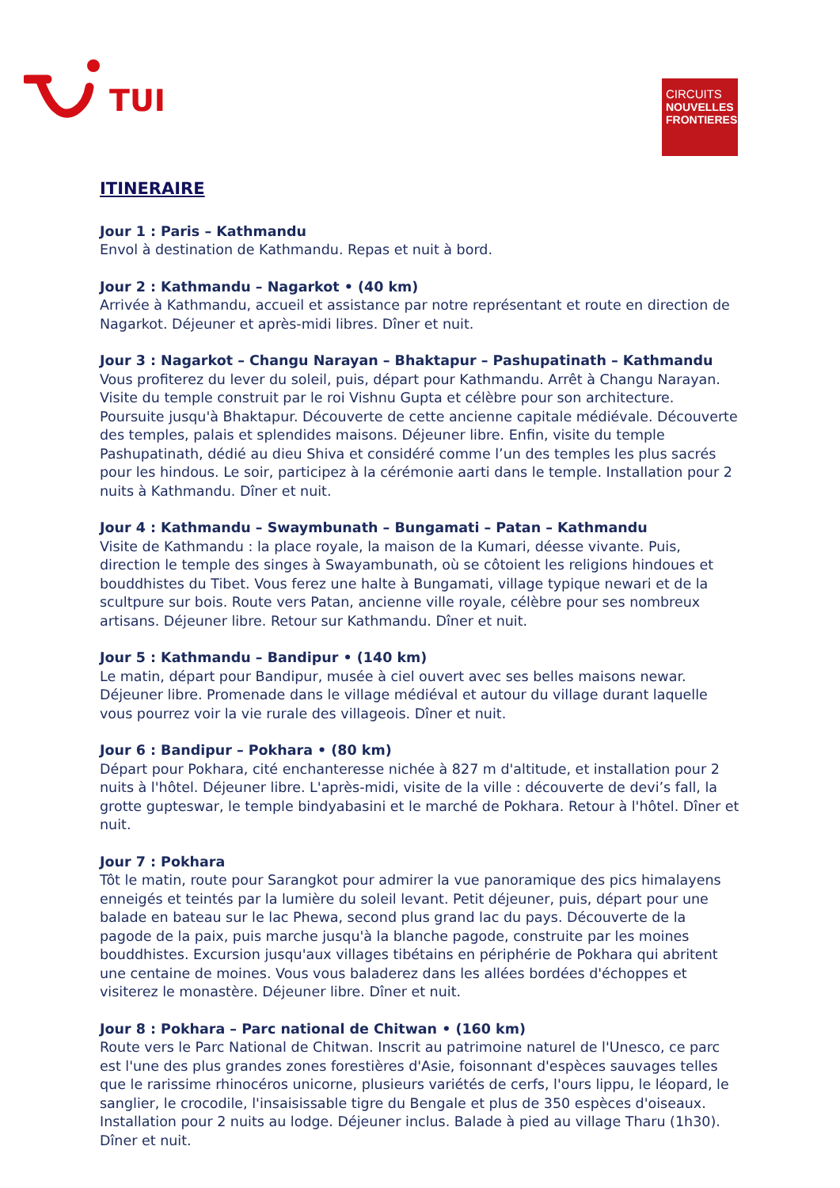TUI
CIRCUITS
NOUVELLES
FRONTIERES
ITINERAIRE
Jour 1 : Paris – Kathmandu
Envol à destination de Kathmandu. Repas et nuit à bord.
Jour 2 : Kathmandu – Nagarkot • (40 km)
Arrivée à Kathmandu, accueil et assistance par notre représentant et route en direction de Nagarkot. Déjeuner et après-midi libres. Dîner et nuit.
Jour 3 : Nagarkot – Changu Narayan – Bhaktapur – Pashupatinath – Kathmandu
Vous profiterez du lever du soleil, puis, départ pour Kathmandu. Arrêt à Changu Narayan. Visite du temple construit par le roi Vishnu Gupta et célèbre pour son architecture. Poursuite jusqu'à Bhaktapur. Découverte de cette ancienne capitale médiévale. Découverte des temples, palais et splendides maisons. Déjeuner libre. Enfin, visite du temple Pashupatinath, dédié au dieu Shiva et considéré comme l’un des temples les plus sacrés pour les hindous. Le soir, participez à la cérémonie aarti dans le temple. Installation pour 2 nuits à Kathmandu. Dîner et nuit.
Jour 4 : Kathmandu – Swaymbunath – Bungamati – Patan – Kathmandu
Visite de Kathmandu : la place royale, la maison de la Kumari, déesse vivante. Puis, direction le temple des singes à Swayambunath, où se côtoient les religions hindoues et bouddhistes du Tibet. Vous ferez une halte à Bungamati, village typique newari et de la scultpure sur bois. Route vers Patan, ancienne ville royale, célèbre pour ses nombreux artisans. Déjeuner libre. Retour sur Kathmandu. Dîner et nuit.
Jour 5 : Kathmandu – Bandipur • (140 km)
Le matin, départ pour Bandipur, musée à ciel ouvert avec ses belles maisons newar. Déjeuner libre. Promenade dans le village médiéval et autour du village durant laquelle vous pourrez voir la vie rurale des villageois. Dîner et nuit.
Jour 6 : Bandipur – Pokhara • (80 km)
Départ pour Pokhara, cité enchanteresse nichée à 827 m d'altitude, et installation pour 2 nuits à l'hôtel. Déjeuner libre. L'après-midi, visite de la ville : découverte de devi’s fall, la grotte gupteswar, le temple bindyabasini et le marché de Pokhara. Retour à l'hôtel. Dîner et nuit.
Jour 7 : Pokhara
Tôt le matin, route pour Sarangkot pour admirer la vue panoramique des pics himalayens enneigés et teintés par la lumière du soleil levant. Petit déjeuner, puis, départ pour une balade en bateau sur le lac Phewa, second plus grand lac du pays. Découverte de la pagode de la paix, puis marche jusqu'à la blanche pagode, construite par les moines bouddhistes. Excursion jusqu'aux villages tibétains en périphérie de Pokhara qui abritent une centaine de moines. Vous vous baladerez dans les allées bordées d'échoppes et visiterez le monastère. Déjeuner libre. Dîner et nuit.
Jour 8 : Pokhara – Parc national de Chitwan • (160 km)
Route vers le Parc National de Chitwan. Inscrit au patrimoine naturel de l'Unesco, ce parc est l'une des plus grandes zones forestières d'Asie, foisonnant d'espèces sauvages telles que le rarissime rhinocéros unicorne, plusieurs variétés de cerfs, l'ours lippu, le léopard, le sanglier, le crocodile, l'insaisissable tigre du Bengale et plus de 350 espèces d'oiseaux. Installation pour 2 nuits au lodge. Déjeuner inclus. Balade à pied au village Tharu (1h30). Dîner et nuit.